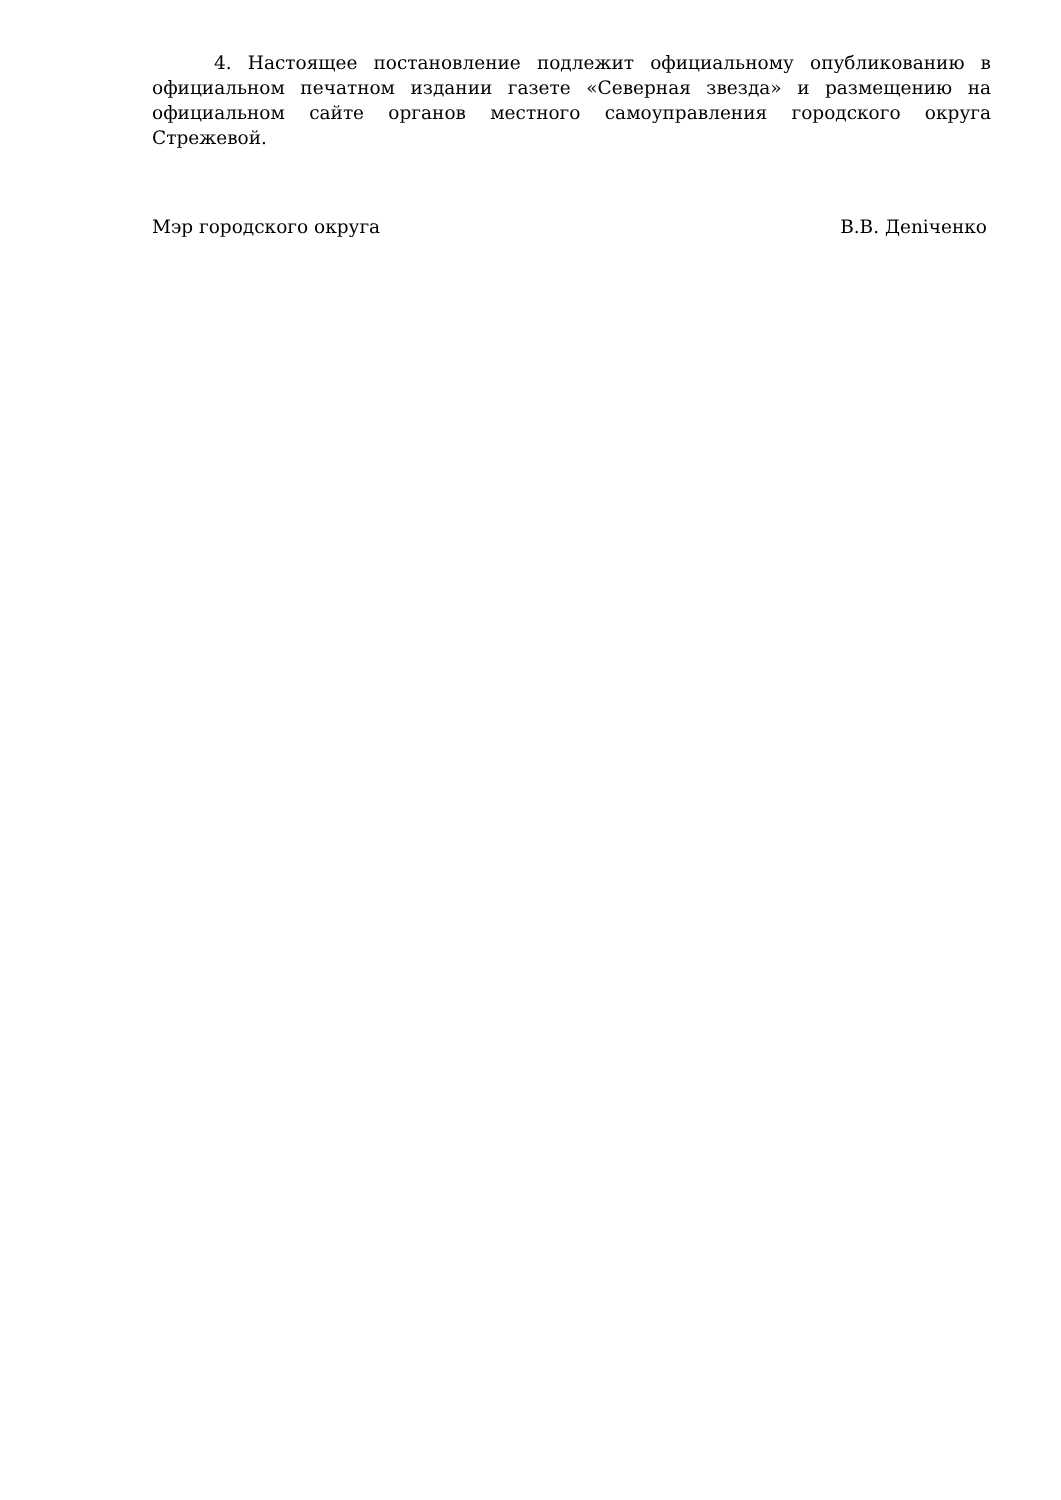4. Настоящее постановление подлежит официальному опубликованию в официальном печатном издании газете «Северная звезда» и размещению на официальном сайте органов местного самоуправления городского округа Стрежевой.
Мэр городского округа В.В. Деniченко